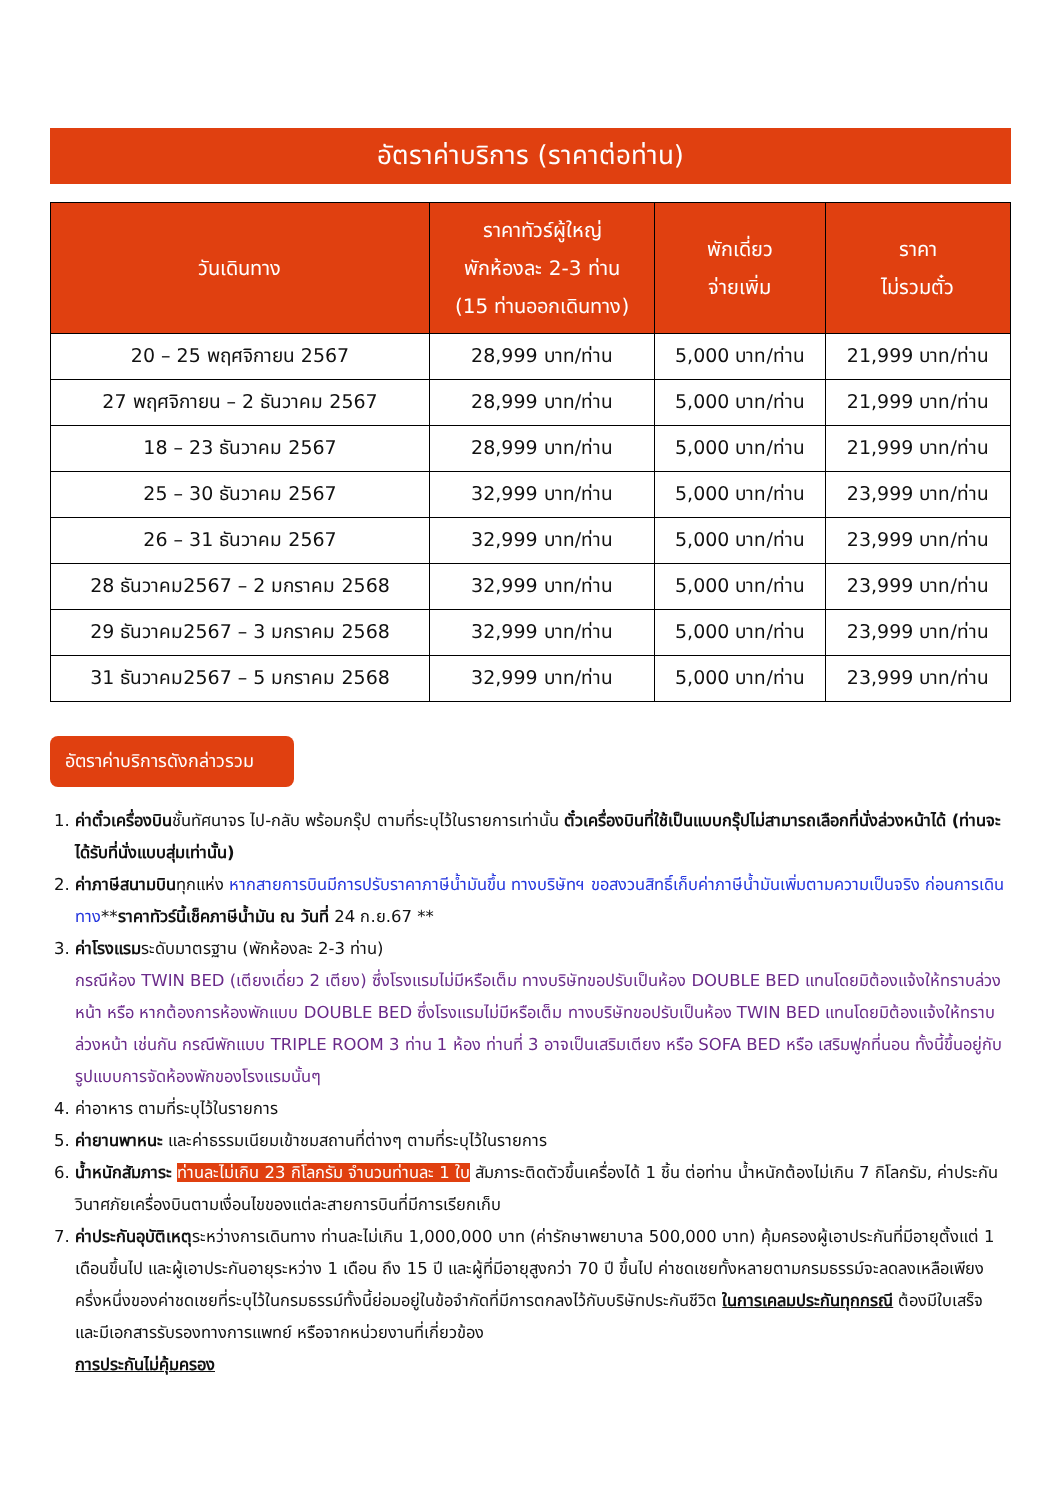อัตราค่าบริการ (ราคาต่อท่าน)
| วันเดินทาง | ราคาทัวร์ผู้ใหญ่ พักห้องละ 2-3 ท่าน (15 ท่านออกเดินทาง) | พักเดี่ยว จ่ายเพิ่ม | ราคา ไม่รวมตั๋ว |
| --- | --- | --- | --- |
| 20 – 25 พฤศจิกายน 2567 | 28,999 บาท/ท่าน | 5,000 บาท/ท่าน | 21,999 บาท/ท่าน |
| 27 พฤศจิกายน – 2 ธันวาคม 2567 | 28,999 บาท/ท่าน | 5,000 บาท/ท่าน | 21,999 บาท/ท่าน |
| 18 – 23 ธันวาคม 2567 | 28,999 บาท/ท่าน | 5,000 บาท/ท่าน | 21,999 บาท/ท่าน |
| 25 – 30 ธันวาคม 2567 | 32,999 บาท/ท่าน | 5,000 บาท/ท่าน | 23,999 บาท/ท่าน |
| 26 – 31 ธันวาคม 2567 | 32,999 บาท/ท่าน | 5,000 บาท/ท่าน | 23,999 บาท/ท่าน |
| 28 ธันวาคม2567 – 2 มกราคม 2568 | 32,999 บาท/ท่าน | 5,000 บาท/ท่าน | 23,999 บาท/ท่าน |
| 29 ธันวาคม2567 – 3 มกราคม 2568 | 32,999 บาท/ท่าน | 5,000 บาท/ท่าน | 23,999 บาท/ท่าน |
| 31 ธันวาคม2567 – 5 มกราคม 2568 | 32,999 บาท/ท่าน | 5,000 บาท/ท่าน | 23,999 บาท/ท่าน |
อัตราค่าบริการดังกล่าวรวม
1. ค่าตั๋วเครื่องบินชั้นทัศนาจร ไป-กลับ พร้อมกรุ๊ป ตามที่ระบุไว้ในรายการเท่านั้น ตั๋วเครื่องบินที่ใช้เป็นแบบกรุ๊ปไม่สามารถเลือกที่นั่งล่วงหน้าได้ (ท่านจะได้รับที่นั่งแบบสุ่มเท่านั้น)
2. ค่าภาษีสนามบินทุกแห่ง หากสายการบินมีการปรับราคาภาษีน้ำมันขึ้น ทางบริษัทฯ ขอสงวนสิทธิ์เก็บค่าภาษีน้ำมันเพิ่มตามความเป็นจริง ก่อนการเดินทาง**ราคาทัวร์นี้เช็คภาษีน้ำมัน ณ วันที่ 24 ก.ย.67 **
3. ค่าโรงแรมระดับมาตรฐาน (พักห้องละ 2-3 ท่าน)
กรณีห้อง TWIN BED (เตียงเดี่ยว 2 เตียง) ซึ่งโรงแรมไม่มีหรือเต็ม ทางบริษัทขอปรับเป็นห้อง DOUBLE BED แทนโดยมิต้องแจ้งให้ทราบล่วงหน้า หรือ หากต้องการห้องพักแบบ DOUBLE BED ซึ่งโรงแรมไม่มีหรือเต็ม ทางบริษัทขอปรับเป็นห้อง TWIN BED แทนโดยมิต้องแจ้งให้ทราบล่วงหน้า เช่นกัน กรณีพักแบบ TRIPLE ROOM 3 ท่าน 1 ห้อง ท่านที่ 3 อาจเป็นเสริมเตียง หรือ SOFA BED หรือ เสริมฟูกที่นอน ทั้งนี้ขึ้นอยู่กับรูปแบบการจัดห้องพักของโรงแรมนั้นๆ
4. ค่าอาหาร ตามที่ระบุไว้ในรายการ
5. ค่ายานพาหนะ และค่าธรรมเนียมเข้าชมสถานที่ต่างๆ ตามที่ระบุไว้ในรายการ
6. น้ำหนักสัมภาระ ท่านละไม่เกิน 23 กิโลกรัม จำนวนท่านละ 1 ใบ สัมภาระติดตัวขึ้นเครื่องได้ 1 ชิ้น ต่อท่าน น้ำหนักต้องไม่เกิน 7 กิโลกรัม, ค่าประกันวินาศภัยเครื่องบินตามเงื่อนไขของแต่ละสายการบินที่มีการเรียกเก็บ
7. ค่าประกันอุบัติเหตุระหว่างการเดินทาง ท่านละไม่เกิน 1,000,000 บาท (ค่ารักษาพยาบาล 500,000 บาท) คุ้มครองผู้เอาประกันที่มีอายุตั้งแต่ 1 เดือนขึ้นไป และผู้เอาประกันอายุระหว่าง 1 เดือน ถึง 15 ปี และผู้ที่มีอายุสูงกว่า 70 ปี ขึ้นไป ค่าชดเชยทั้งหลายตามกรมธรรม์จะลดลงเหลือเพียงครึ่งหนึ่งของค่าชดเชยที่ระบุไว้ในกรมธรรม์ทั้งนี้ย่อมอยู่ในข้อจำกัดที่มีการตกลงไว้กับบริษัทประกันชีวิต ในการเคลมประกันทุกกรณี ต้องมีใบเสร็จ และมีเอกสารรับรองทางการแพทย์ หรือจากหน่วยงานที่เกี่ยวข้อง
การประกันไม่คุ้มครอง